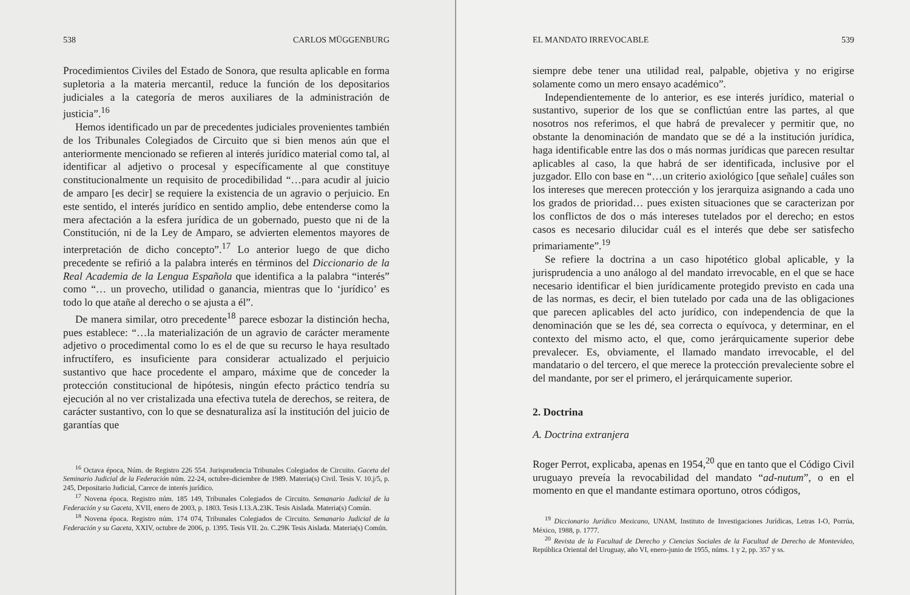538 CARLOS MÜGGENBURG
Procedimientos Civiles del Estado de Sonora, que resulta aplicable en forma supletoria a la materia mercantil, reduce la función de los depositarios judiciales a la categoría de meros auxiliares de la administración de justicia”.<sup>16</sup>
Hemos identificado un par de precedentes judiciales provenientes también de los Tribunales Colegiados de Circuito que si bien menos aún que el anteriormente mencionado se refieren al interés jurídico material como tal, al identificar al adjetivo o procesal y específicamente al que constituye constitucionalmente un requisito de procedibilidad “…para acudir al juicio de amparo [es decir] se requiere la existencia de un agravio o perjuicio. En este sentido, el interés jurídico en sentido amplio, debe entenderse como la mera afectación a la esfera jurídica de un gobernado, puesto que ni de la Constitución, ni de la Ley de Amparo, se advierten elementos mayores de interpretación de dicho concepto”.<sup>17</sup> Lo anterior luego de que dicho precedente se refirió a la palabra interés en términos del Diccionario de la Real Academia de la Lengua Española que identifica a la palabra “interés” como “… un provecho, utilidad o ganancia, mientras que lo ‘jurídico’ es todo lo que atañe al derecho o se ajusta a él”.
De manera similar, otro precedente<sup>18</sup> parece esbozar la distinción hecha, pues establece: “…la materialización de un agravio de carácter meramente adjetivo o procedimental como lo es el de que su recurso le haya resultado infructífero, es insuficiente para considerar actualizado el perjuicio sustantivo que hace procedente el amparo, máxime que de conceder la protección constitucional de hipótesis, ningún efecto práctico tendría su ejecución al no ver cristalizada una efectiva tutela de derechos, se reitera, de carácter sustantivo, con lo que se desnaturaliza así la institución del juicio de garantías que
<sup>16</sup> Octava época, Núm. de Registro 226 554. Jurisprudencia Tribunales Colegiados de Circuito. Gaceta del Seminario Judicial de la Federación núm. 22-24, octubre-diciembre de 1989. Materia(s) Civil. Tesis V. 10.j/5, p. 245, Depositario Judicial, Carece de interés jurídico.
<sup>17</sup> Novena época. Registro núm. 185 149, Tribunales Colegiados de Circuito. Semanario Judicial de la Federación y su Gaceta, XVII, enero de 2003, p. 1803. Tesis I.13.A.23K. Tesis Aislada. Materia(s) Común.
<sup>18</sup> Novena época. Registro núm. 174 074, Tribunales Colegiados de Circuito. Semanario Judicial de la Federación y su Gaceta, XXIV, octubre de 2006, p. 1395. Tesis VII. 2o. C.29K Tesis Aislada. Materia(s) Común.
EL MANDATO IRREVOCABLE 539
siempre debe tener una utilidad real, palpable, objetiva y no erigirse solamente como un mero ensayo académico”.
Independientemente de lo anterior, es ese interés jurídico, material o sustantivo, superior de los que se conflictúan entre las partes, al que nosotros nos referimos, el que habrá de prevalecer y permitir que, no obstante la denominación de mandato que se dé a la institución jurídica, haga identificable entre las dos o más normas jurídicas que parecen resultar aplicables al caso, la que habrá de ser identificada, inclusive por el juzgador. Ello con base en “…un criterio axiológico [que señale] cuáles son los intereses que merecen protección y los jerarquiza asignando a cada uno los grados de prioridad… pues existen situaciones que se caracterizan por los conflictos de dos o más intereses tutelados por el derecho; en estos casos es necesario dilucidar cuál es el interés que debe ser satisfecho primariamente”.<sup>19</sup>
Se refiere la doctrina a un caso hipotético global aplicable, y la jurisprudencia a uno análogo al del mandato irrevocable, en el que se hace necesario identificar el bien jurídicamente protegido previsto en cada una de las normas, es decir, el bien tutelado por cada una de las obligaciones que parecen aplicables del acto jurídico, con independencia de que la denominación que se les dé, sea correcta o equívoca, y determinar, en el contexto del mismo acto, el que, como jerárquicamente superior debe prevalecer. Es, obviamente, el llamado mandato irrevocable, el del mandatario o del tercero, el que merece la protección prevaleciente sobre el del mandante, por ser el primero, el jerárquicamente superior.
2. Doctrina
A. Doctrina extranjera
Roger Perrot, explicaba, apenas en 1954,<sup>20</sup> que en tanto que el Código Civil uruguayo preveía la revocabilidad del mandato “ad-nutum”, o en el momento en que el mandante estimara oportuno, otros códigos,
<sup>19</sup> Diccionario Jurídico Mexicano, UNAM, Instituto de Investigaciones Jurídicas, Letras I-O, Porrúa, México, 1988, p. 1777.
<sup>20</sup> Revista de la Facultad de Derecho y Ciencias Sociales de la Facultad de Derecho de Montevideo, República Oriental del Uruguay, año VI, enero-junio de 1955, núms. 1 y 2, pp. 357 y ss.